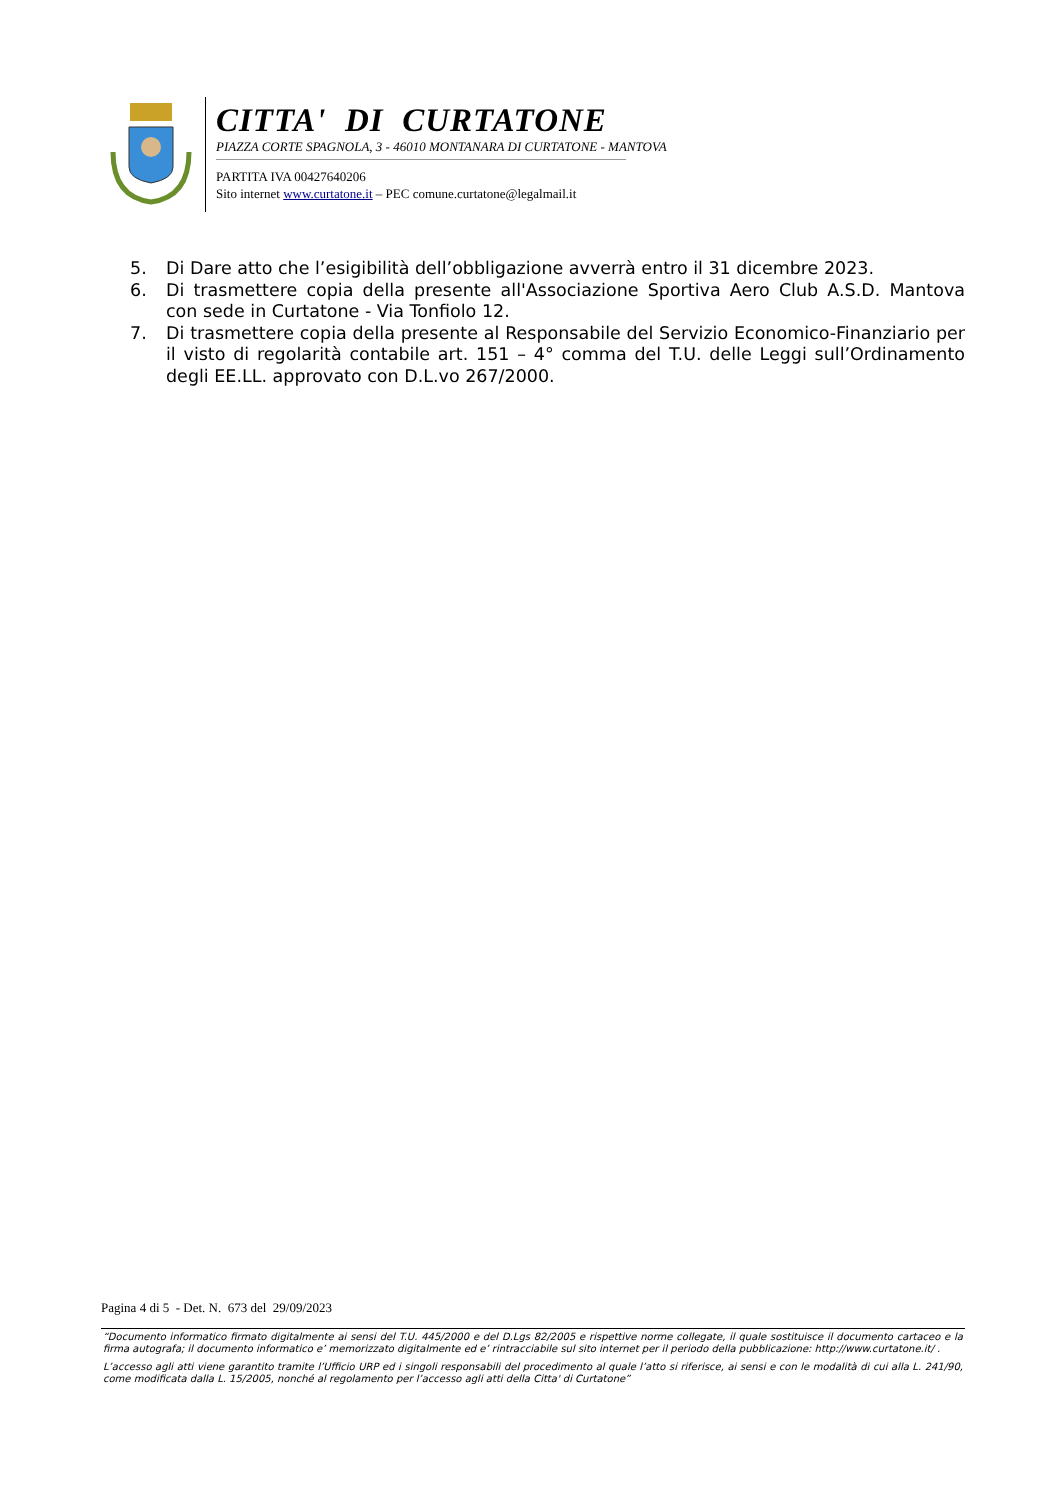CITTA' DI CURTATONE
PIAZZA CORTE SPAGNOLA, 3 - 46010 MONTANARA DI CURTATONE - MANTOVA
PARTITA IVA 00427640206
Sito internet www.curtatone.it – PEC comune.curtatone@legalmail.it
5. Di Dare atto che l’esigibilità dell’obbligazione avverrà entro il 31 dicembre 2023.
6. Di trasmettere copia della presente all'Associazione Sportiva Aero Club A.S.D. Mantova con sede in Curtatone - Via Tonfiolo 12.
7. Di trasmettere copia della presente al Responsabile del Servizio Economico-Finanziario per il visto di regolarità contabile art. 151 – 4° comma del T.U. delle Leggi sull’Ordinamento degli EE.LL. approvato con D.L.vo 267/2000.
Pagina 4 di 5 - Det. N. 673 del 29/09/2023
“Documento informatico firmato digitalmente ai sensi del T.U. 445/2000 e del D.Lgs 82/2005 e rispettive norme collegate, il quale sostituisce il documento cartaceo e la firma autografa; il documento informatico e’ memorizzato digitalmente ed e’ rintracciabile sul sito internet per il periodo della pubblicazione: http://www.curtatone.it/ .
L’accesso agli atti viene garantito tramite l’Ufficio URP ed i singoli responsabili del procedimento al quale l’atto si riferisce, ai sensi e con le modalità di cui alla L. 241/90, come modificata dalla L. 15/2005, nonché al regolamento per l’accesso agli atti della Citta' di Curtatone”